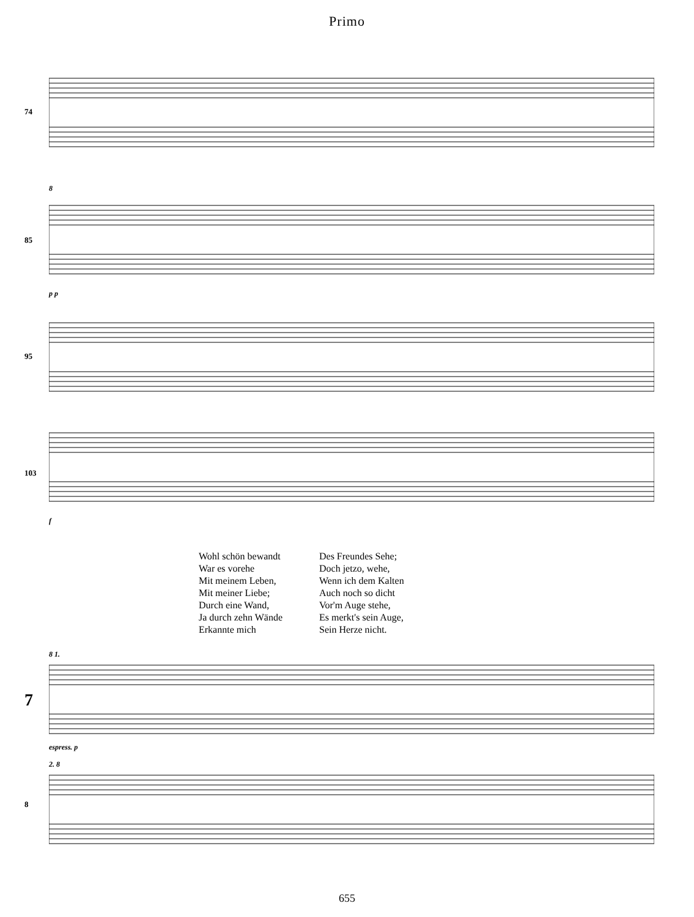Primo
74
85 8p p
95
103 f
Wohl schön bewandt
War es vorehe
Mit meinem Leben,
Mit meiner Liebe;
Durch eine Wand,
Ja durch zehn Wände
Erkannte mich
Des Freundes Sehe;
Doch jetzo, wehe,
Wenn ich dem Kalten
Auch noch so dicht
Vor'm Auge stehe,
Es merkt's sein Auge,
Sein Herze nicht.
7
8 1.espress. p
8 2. 8
655